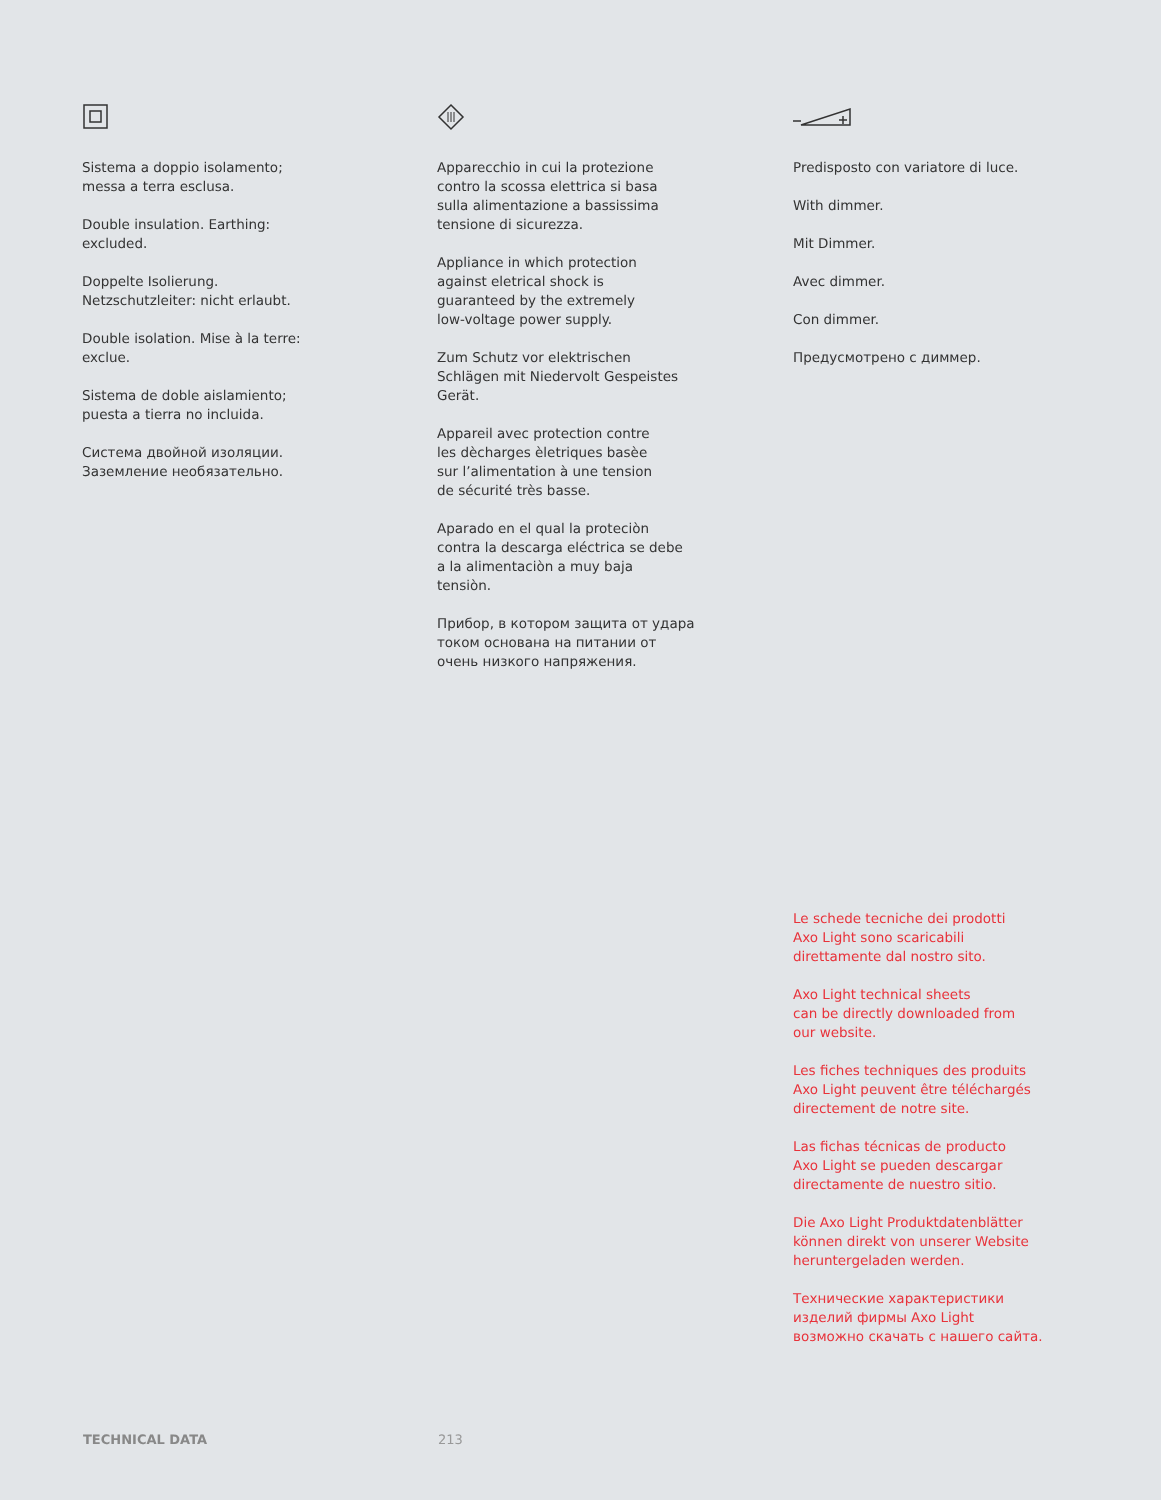Sistema a doppio isolamento;
messa a terra esclusa.
Double insulation. Earthing:
excluded.
Doppelte Isolierung.
Netzschutzleiter: nicht erlaubt.
Double isolation. Mise à la terre:
exclue.
Sistema de doble aislamiento;
puesta a tierra no incluida.
Система двойной изоляции.
Заземление необязательно.
Apparecchio in cui la protezione
contro la scossa elettrica si basa
sulla alimentazione a bassissima
tensione di sicurezza.
Appliance in which protection
against eletrical shock is
guaranteed by the extremely
low-voltage power supply.
Zum Schutz vor elektrischen
Schlägen mit Niedervolt Gespeistes
Gerät.
Appareil avec protection contre
les dècharges èletriques basèe
sur l’alimentation à une tension
de sécurité très basse.
Aparado en el qual la proteciòn
contra la descarga eléctrica se debe
a la alimentaciòn a muy baja
tensiòn.
Прибор, в котором защита от удара
током основана на питании от
очень низкого напряжения.
Predisposto con variatore di luce.
With dimmer.
Mit Dimmer.
Avec dimmer.
Con dimmer.
Предусмотрено с диммер.
Le schede tecniche dei prodotti
Axo Light sono scaricabili
direttamente dal nostro sito.
Axo Light technical sheets
can be directly downloaded from
our website.
Les fiches techniques des produits
Axo Light peuvent être téléchargés
directement de notre site.
Las fichas técnicas de producto
Axo Light se pueden descargar
directamente de nuestro sitio.
Die Axo Light Produktdatenblätter
können direkt von unserer Website
heruntergeladen werden.
Технические характеристики
изделий фирмы Axo Light
возможно скачать с нашего сайта.
TECHNICAL DATA 213